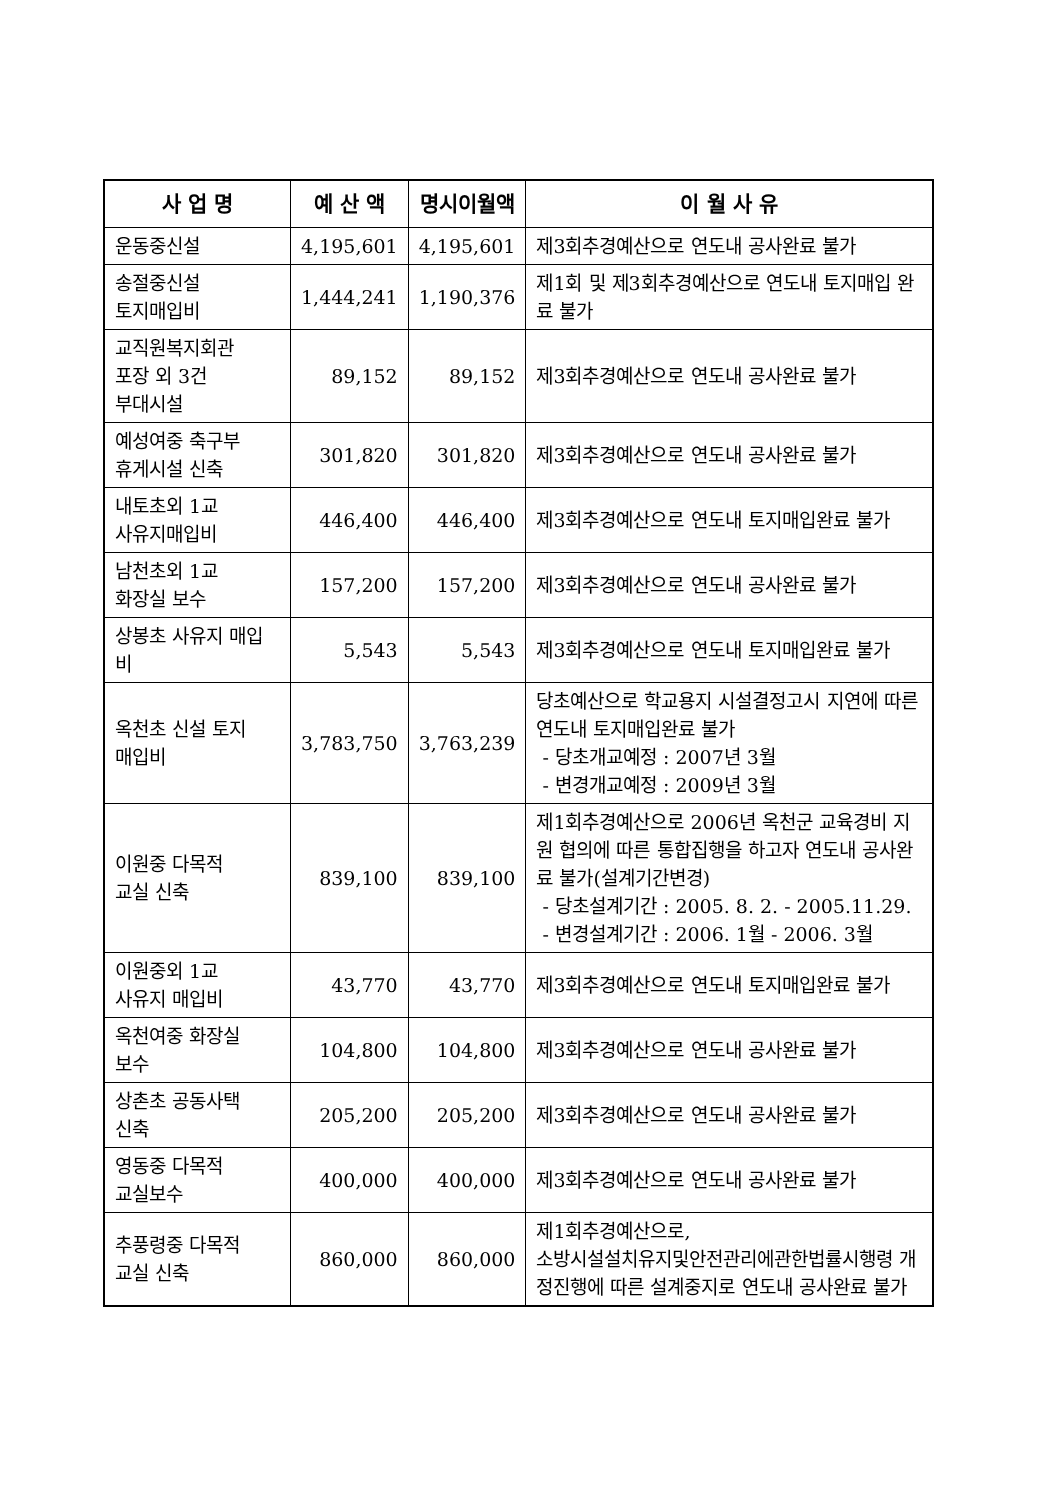| 사 업 명 | 예 산 액 | 명시이월액 | 이 월 사 유 |
| --- | --- | --- | --- |
| 운동중신설 | 4,195,601 | 4,195,601 | 제3회추경예산으로 연도내 공사완료 불가 |
| 송절중신설 토지매입비 | 1,444,241 | 1,190,376 | 제1회 및 제3회추경예산으로 연도내 토지매입 완료 불가 |
| 교직원복지회관 포장 외 3건 부대시설 | 89,152 | 89,152 | 제3회추경예산으로 연도내 공사완료 불가 |
| 예성여중 축구부 휴게시설 신축 | 301,820 | 301,820 | 제3회추경예산으로 연도내 공사완료 불가 |
| 내토초외 1교 사유지매입비 | 446,400 | 446,400 | 제3회추경예산으로 연도내 토지매입완료 불가 |
| 남천초외 1교 화장실 보수 | 157,200 | 157,200 | 제3회추경예산으로 연도내 공사완료 불가 |
| 상봉초 사유지 매입비 | 5,543 | 5,543 | 제3회추경예산으로 연도내 토지매입완료 불가 |
| 옥천초 신설 토지 매입비 | 3,783,750 | 3,763,239 | 당초예산으로 학교용지 시설결정고시 지연에 따른 연도내 토지매입완료 불가 - 당초개교예정 : 2007년 3월 - 변경개교예정 : 2009년 3월 |
| 이원중 다목적 교실 신축 | 839,100 | 839,100 | 제1회추경예산으로 2006년 옥천군 교육경비 지원 협의에 따른 통합집행을 하고자 연도내 공사완료 불가(설계기간변경) - 당초설계기간 : 2005. 8. 2. - 2005.11.29. - 변경설계기간 : 2006. 1월 - 2006. 3월 |
| 이원중외 1교 사유지 매입비 | 43,770 | 43,770 | 제3회추경예산으로 연도내 토지매입완료 불가 |
| 옥천여중 화장실 보수 | 104,800 | 104,800 | 제3회추경예산으로 연도내 공사완료 불가 |
| 상촌초 공동사택 신축 | 205,200 | 205,200 | 제3회추경예산으로 연도내 공사완료 불가 |
| 영동중 다목적 교실보수 | 400,000 | 400,000 | 제3회추경예산으로 연도내 공사완료 불가 |
| 추풍령중 다목적 교실 신축 | 860,000 | 860,000 | 제1회추경예산으로, 소방시설설치유지및안전관리에관한법률시행령 개정진행에 따른 설계중지로 연도내 공사완료 불가 |